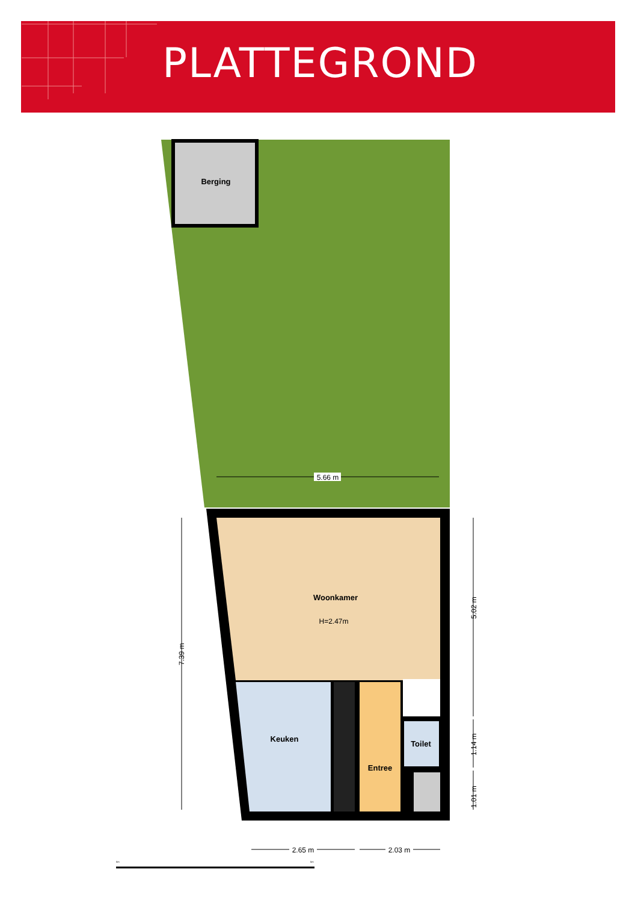PLATTEGROND
Berging
Woonkamer
H=2.47m
Keuken
Entree
Toilet
5.66 m
7.39 m
5.02 m
1.14 m
1.01 m
2.65 m
2.03 m
0m
5m